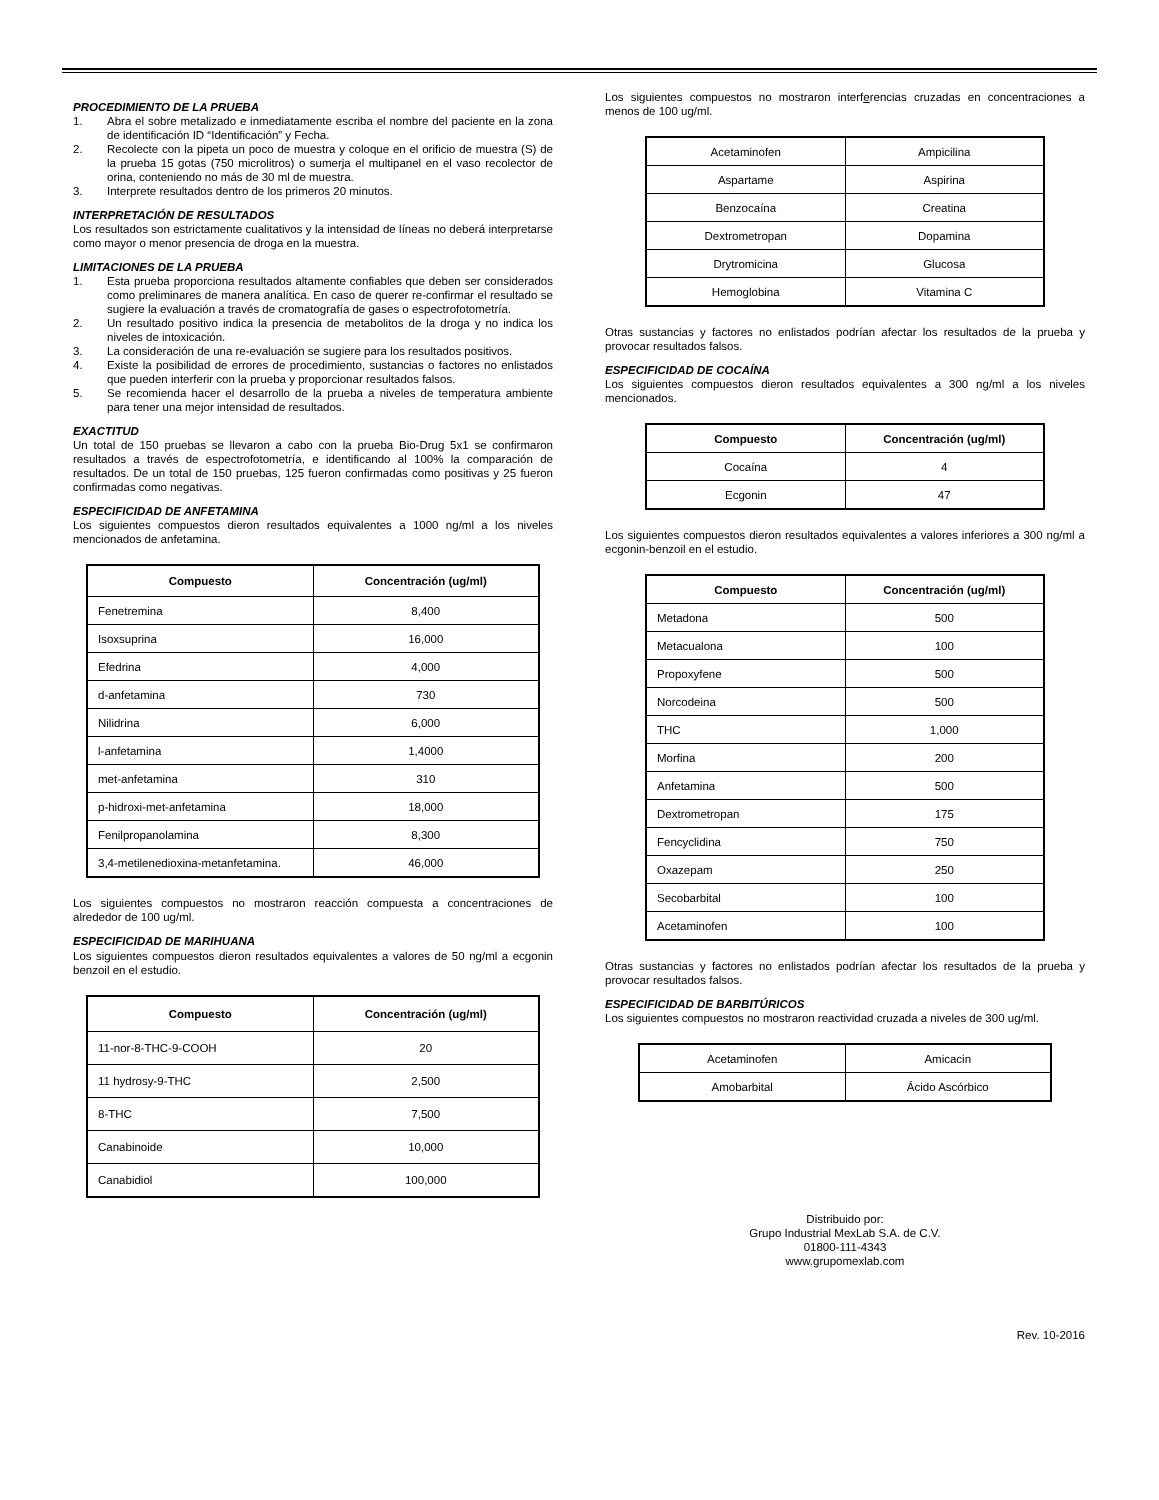PROCEDIMIENTO DE LA PRUEBA
1. Abra el sobre metalizado e inmediatamente escriba el nombre del paciente en la zona de identificación ID “Identificación” y Fecha.
2. Recolecte con la pipeta un poco de muestra y coloque en el orificio de muestra (S) de la prueba 15 gotas (750 microlitros) o sumerja el multipanel en el vaso recolector de orina, conteniendo no más de 30 ml de muestra.
3. Interprete resultados dentro de los primeros 20 minutos.
INTERPRETACIÓN DE RESULTADOS
Los resultados son estrictamente cualitativos y la intensidad de líneas no deberá interpretarse como mayor o menor presencia de droga en la muestra.
LIMITACIONES DE LA PRUEBA
1. Esta prueba proporciona resultados altamente confiables que deben ser considerados como preliminares de manera analítica. En caso de querer re-confirmar el resultado se sugiere la evaluación a través de cromatografía de gases o espectrofotometría.
2. Un resultado positivo indica la presencia de metabolitos de la droga y no indica los niveles de intoxicación.
3. La consideración de una re-evaluación se sugiere para los resultados positivos.
4. Existe la posibilidad de errores de procedimiento, sustancias o factores no enlistados que pueden interferir con la prueba y proporcionar resultados falsos.
5. Se recomienda hacer el desarrollo de la prueba a niveles de temperatura ambiente para tener una mejor intensidad de resultados.
EXACTITUD
Un total de 150 pruebas se llevaron a cabo con la prueba Bio-Drug 5x1 se confirmaron resultados a través de espectrofotometría, e identificando al 100% la comparación de resultados. De un total de 150 pruebas, 125 fueron confirmadas como positivas y 25 fueron confirmadas como negativas.
ESPECIFICIDAD DE ANFETAMINA
Los siguientes compuestos dieron resultados equivalentes a 1000 ng/ml a los niveles mencionados de anfetamina.
| Compuesto | Concentración (ug/ml) |
| --- | --- |
| Fenetremina | 8,400 |
| Isoxsuprina | 16,000 |
| Efedrina | 4,000 |
| d-anfetamina | 730 |
| Nilidrina | 6,000 |
| l-anfetamina | 1,4000 |
| met-anfetamina | 310 |
| p-hidroxi-met-anfetamina | 18,000 |
| Fenilpropanolamina | 8,300 |
| 3,4-metilenedioxina-metanfetamina. | 46,000 |
Los siguientes compuestos no mostraron reacción compuesta a concentraciones de alrededor de 100 ug/ml.
ESPECIFICIDAD DE MARIHUANA
Los siguientes compuestos dieron resultados equivalentes a valores de 50 ng/ml a ecgonin benzoil en el estudio.
| Compuesto | Concentración (ug/ml) |
| --- | --- |
| 11-nor-8-THC-9-COOH | 20 |
| 11 hydrosy-9-THC | 2,500 |
| 8-THC | 7,500 |
| Canabinoide | 10,000 |
| Canabidiol | 100,000 |
Los siguientes compuestos no mostraron interferencias cruzadas en concentraciones a menos de 100 ug/ml.
| Acetaminofen | Ampicilina |
| Aspartame | Aspirina |
| Benzocaína | Creatina |
| Dextrometropan | Dopamina |
| Drytromicina | Glucosa |
| Hemoglobina | Vitamina C |
Otras sustancias y factores no enlistados podrían afectar los resultados de la prueba y provocar resultados falsos.
ESPECIFICIDAD DE COCAÍNA
Los siguientes compuestos dieron resultados equivalentes a 300 ng/ml a los niveles mencionados.
| Compuesto | Concentración (ug/ml) |
| --- | --- |
| Cocaína | 4 |
| Ecgonin | 47 |
Los siguientes compuestos dieron resultados equivalentes a valores inferiores a 300 ng/ml a ecgonin-benzoil en el estudio.
| Compuesto | Concentración (ug/ml) |
| --- | --- |
| Metadona | 500 |
| Metacualona | 100 |
| Propoxyfene | 500 |
| Norcodeina | 500 |
| THC | 1,000 |
| Morfina | 200 |
| Anfetamina | 500 |
| Dextrometropan | 175 |
| Fencyclidina | 750 |
| Oxazepam | 250 |
| Secobarbital | 100 |
| Acetaminofen | 100 |
Otras sustancias y factores no enlistados podrían afectar los resultados de la prueba y provocar resultados falsos.
ESPECIFICIDAD DE BARBITÚRICOS
Los siguientes compuestos no mostraron reactividad cruzada a niveles de 300 ug/ml.
| Acetaminofen | Amicacin |
| Amobarbital | Ácido Ascórbico |
Distribuido por:
Grupo Industrial MexLab S.A. de C.V.
01800-111-4343
www.grupomexlab.com
Rev. 10-2016